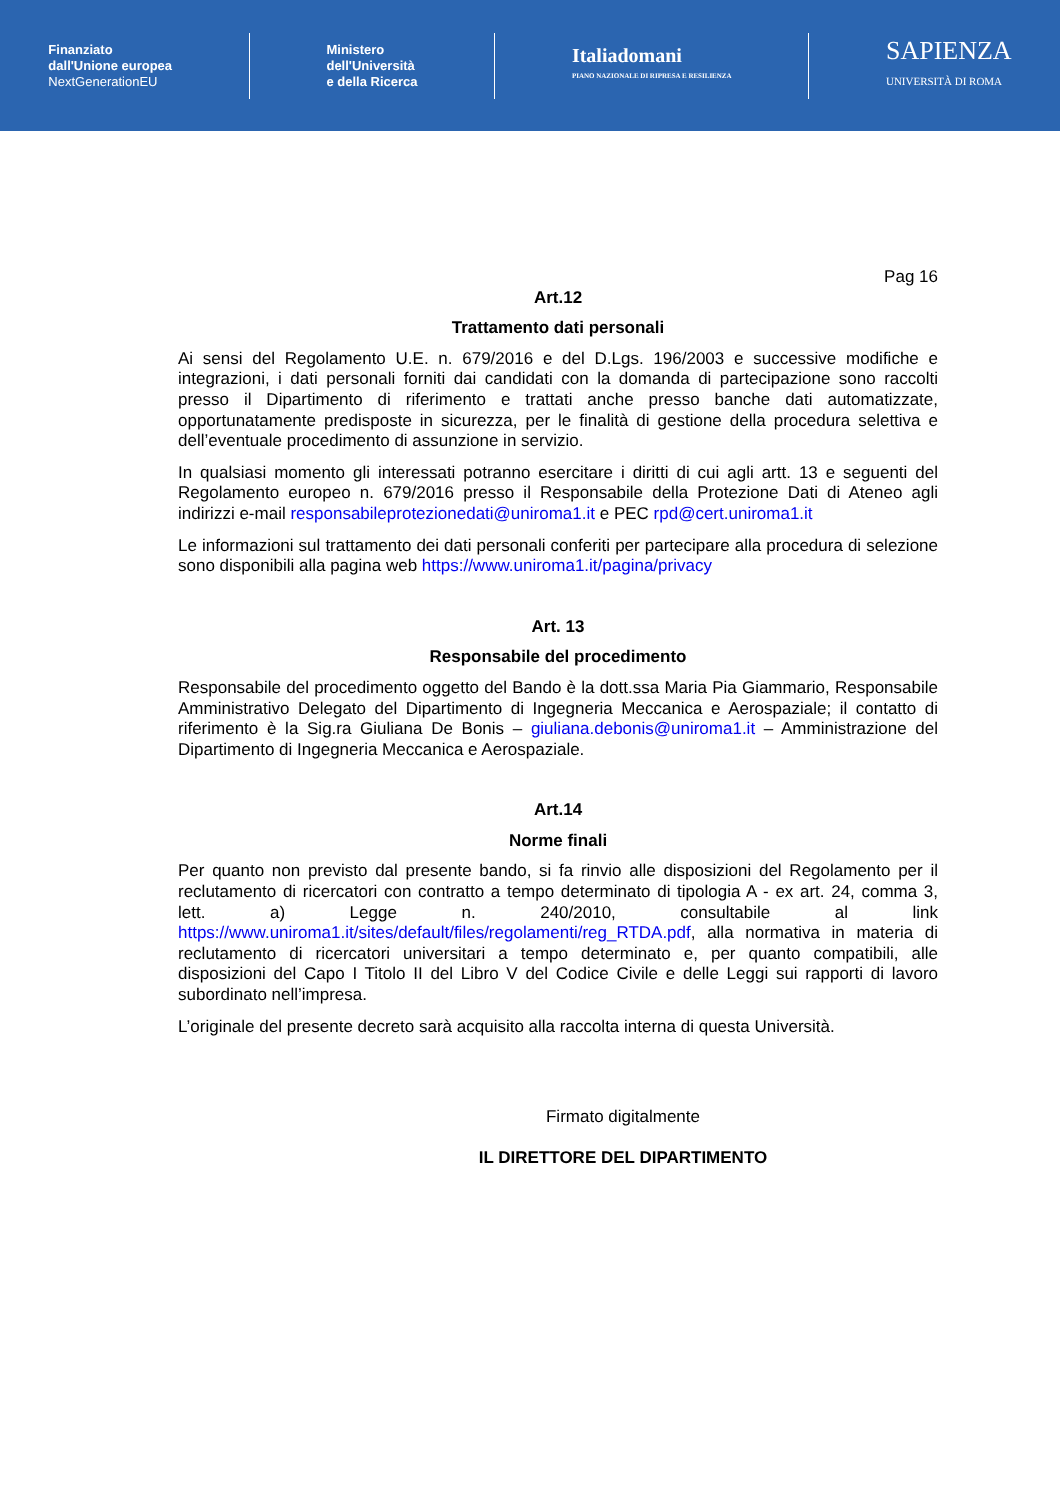Finanziato
dall'Unione europea
NextGenerationEU
Ministero
dell'Università
e della Ricerca
Italiadomani
PIANO NAZIONALE DI RIPRESA E RESILIENZA
SAPIENZA
UNIVERSITÀ DI ROMA
Pag 16
Art.12
Trattamento dati personali
Ai sensi del Regolamento U.E. n. 679/2016 e del D.Lgs. 196/2003 e successive modifiche e integrazioni, i dati personali forniti dai candidati con la domanda di partecipazione sono raccolti presso il Dipartimento di riferimento e trattati anche presso banche dati automatizzate, opportunatamente predisposte in sicurezza, per le finalità di gestione della procedura selettiva e dell’eventuale procedimento di assunzione in servizio.
In qualsiasi momento gli interessati potranno esercitare i diritti di cui agli artt. 13 e seguenti del Regolamento europeo n. 679/2016 presso il Responsabile della Protezione Dati di Ateneo agli indirizzi e-mail responsabileprotezionedati@uniroma1.it e PEC rpd@cert.uniroma1.it
Le informazioni sul trattamento dei dati personali conferiti per partecipare alla procedura di selezione sono disponibili alla pagina web https://www.uniroma1.it/pagina/privacy
Art. 13
Responsabile del procedimento
Responsabile del procedimento oggetto del Bando è la dott.ssa Maria Pia Giammario, Responsabile Amministrativo Delegato del Dipartimento di Ingegneria Meccanica e Aerospaziale; il contatto di riferimento è la Sig.ra Giuliana De Bonis – giuliana.debonis@uniroma1.it – Amministrazione del Dipartimento di Ingegneria Meccanica e Aerospaziale.
Art.14
Norme finali
Per quanto non previsto dal presente bando, si fa rinvio alle disposizioni del Regolamento per il reclutamento di ricercatori con contratto a tempo determinato di tipologia A - ex art. 24, comma 3, lett. a) Legge n. 240/2010, consultabile al link https://www.uniroma1.it/sites/default/files/regolamenti/reg_RTDA.pdf, alla normativa in materia di reclutamento di ricercatori universitari a tempo determinato e, per quanto compatibili, alle disposizioni del Capo I Titolo II del Libro V del Codice Civile e delle Leggi sui rapporti di lavoro subordinato nell’impresa.
L’originale del presente decreto sarà acquisito alla raccolta interna di questa Università.
Firmato digitalmente
IL DIRETTORE DEL DIPARTIMENTO